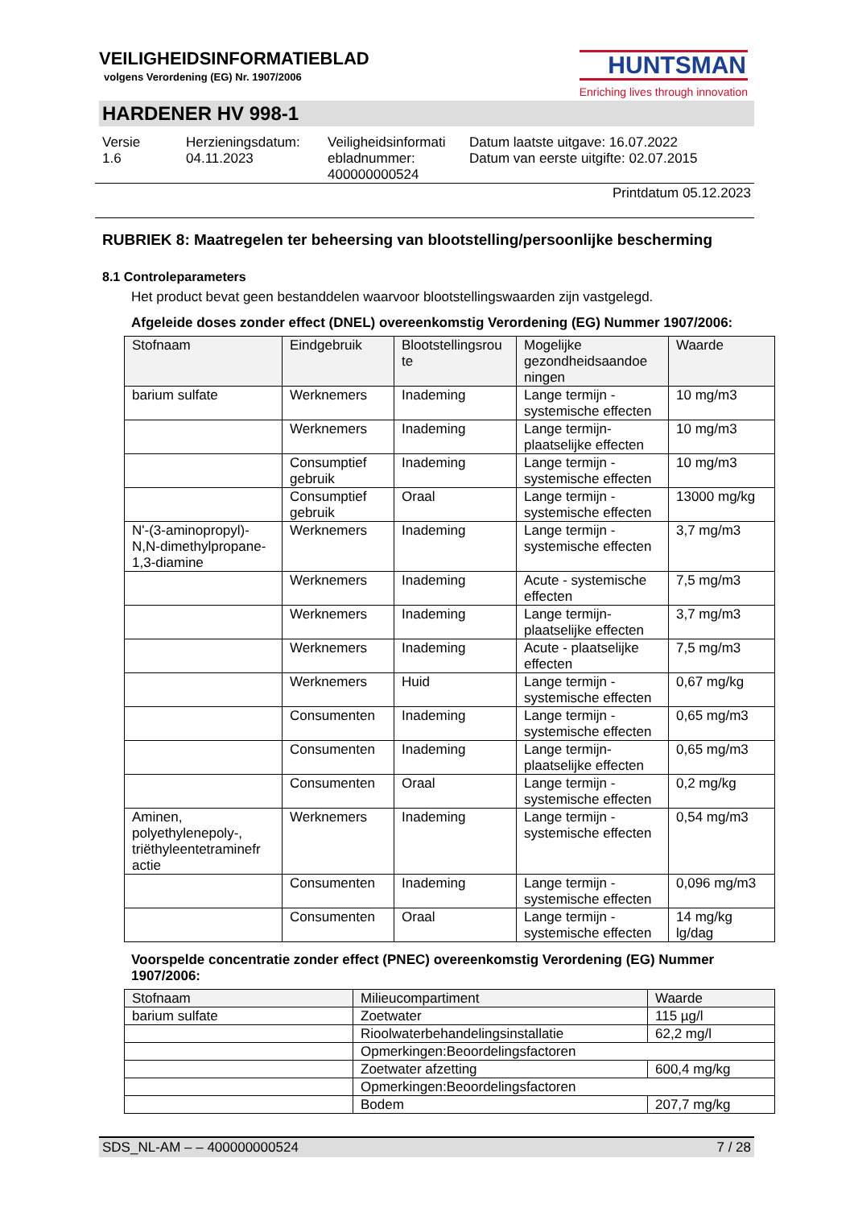VEILIGHEIDSINFORMATIEBLAD
volgens Verordening (EG) Nr. 1907/2006
HUNTSMAN
Enriching lives through innovation
HARDENER HV 998-1
Versie
1.6
Herzieningsdatum:
04.11.2023
Veiligheidsinformati
ebladnummer:
400000000524
Datum laatste uitgave: 16.07.2022
Datum van eerste uitgifte: 02.07.2015
Printdatum 05.12.2023
RUBRIEK 8: Maatregelen ter beheersing van blootstelling/persoonlijke bescherming
8.1 Controleparameters
Het product bevat geen bestanddelen waarvoor blootstellingswaarden zijn vastgelegd.
Afgeleide doses zonder effect (DNEL) overeenkomstig Verordening (EG) Nummer 1907/2006:
| Stofnaam | Eindgebruik | Blootstellingsrou te | Mogelijke gezondheidsaandoe ningen | Waarde |
| --- | --- | --- | --- | --- |
| barium sulfate | Werknemers | Inademing | Lange termijn - systemische effecten | 10 mg/m3 |
| | Werknemers | Inademing | Lange termijn- plaatselijke effecten | 10 mg/m3 |
| | Consumptief gebruik | Inademing | Lange termijn - systemische effecten | 10 mg/m3 |
| | Consumptief gebruik | Oraal | Lange termijn - systemische effecten | 13000 mg/kg |
| N'-(3-aminopropyl)-N,N-dimethylpropane-1,3-diamine | Werknemers | Inademing | Lange termijn - systemische effecten | 3,7 mg/m3 |
| | Werknemers | Inademing | Acute - systemische effecten | 7,5 mg/m3 |
| | Werknemers | Inademing | Lange termijn- plaatselijke effecten | 3,7 mg/m3 |
| | Werknemers | Inademing | Acute - plaatselijke effecten | 7,5 mg/m3 |
| | Werknemers | Huid | Lange termijn - systemische effecten | 0,67 mg/kg |
| | Consumenten | Inademing | Lange termijn - systemische effecten | 0,65 mg/m3 |
| | Consumenten | Inademing | Lange termijn- plaatselijke effecten | 0,65 mg/m3 |
| | Consumenten | Oraal | Lange termijn - systemische effecten | 0,2 mg/kg |
| Aminen, polyethylenepoly-, triëthyleentetraminefr actie | Werknemers | Inademing | Lange termijn - systemische effecten | 0,54 mg/m3 |
| | Consumenten | Inademing | Lange termijn - systemische effecten | 0,096 mg/m3 |
| | Consumenten | Oraal | Lange termijn - systemische effecten | 14 mg/kg lg/dag |
Voorspelde concentratie zonder effect (PNEC) overeenkomstig Verordening (EG) Nummer 1907/2006:
| Stofnaam | Milieucompartiment | Waarde |
| --- | --- | --- |
| barium sulfate | Zoetwater | 115 µg/l |
| | Rioolwaterbehandelingsinstallatie | 62,2 mg/l |
| | Opmerkingen:Beoordelingsfactoren | |
| | Zoetwater afzetting | 600,4 mg/kg |
| | Opmerkingen:Beoordelingsfactoren | |
| | Bodem | 207,7 mg/kg |
SDS_NL-AM – – 400000000524 7 / 28